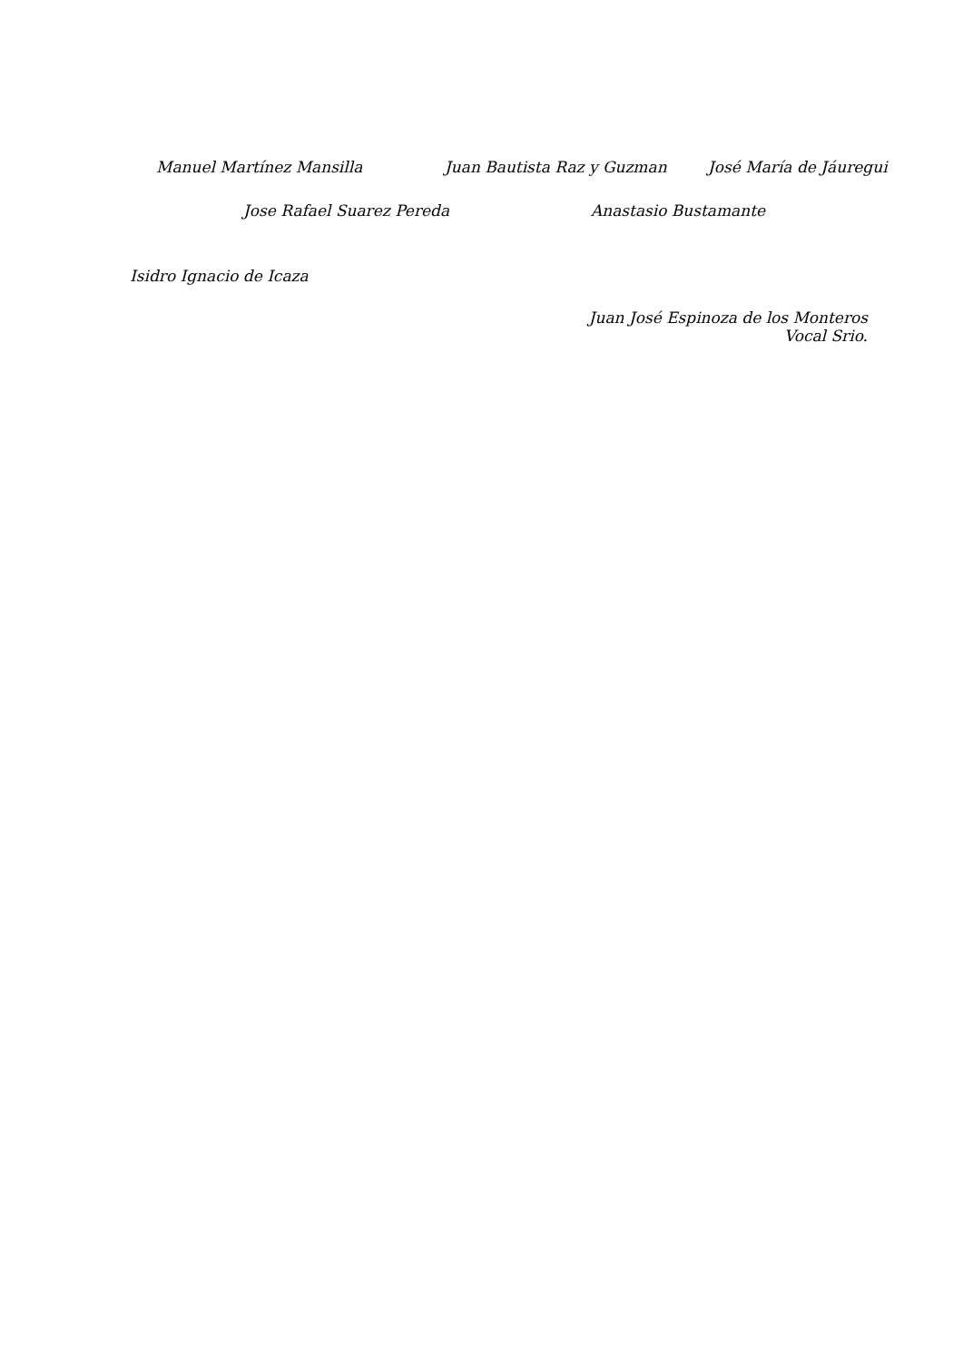Manuel Martínez Mansilla Juan Bautista Raz y Guzman José María de Jáuregui
Jose Rafael Suarez Pereda Anastasio Bustamante
Isidro Ignacio de Icaza
Juan José Espinoza de los Monteros
Vocal Srio.